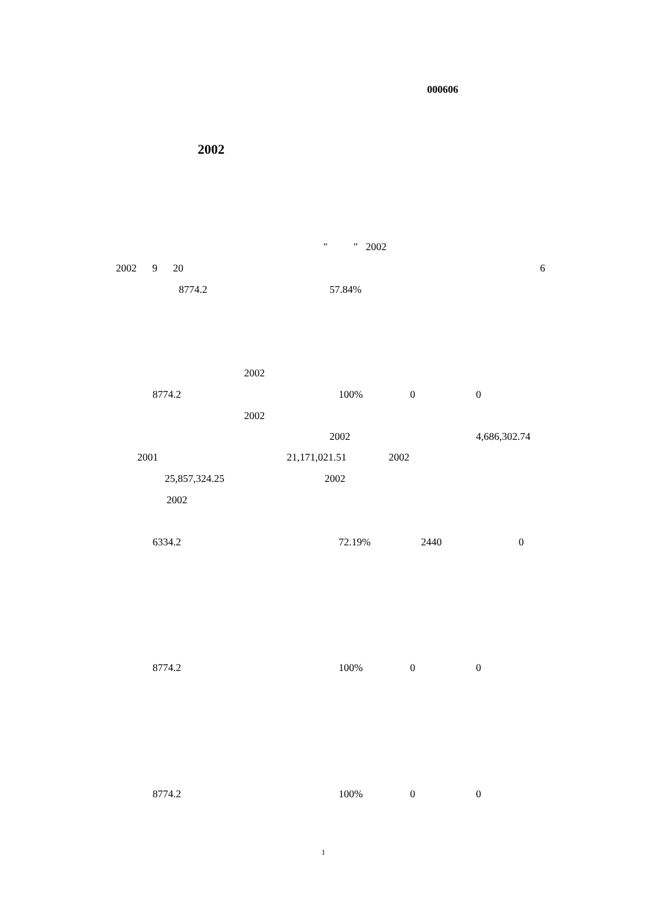000606
2002
″ ″ 2002
2002 9 20
6
8774.2
57.84%
2002
8774.2
100%
0
0
2002
2002
4,686,302.74
2001
21,171,021.51
2002
25,857,324.25
2002
2002
6334.2
72.19%
2440
0
8774.2
100%
0
0
8774.2
100%
0
0
1